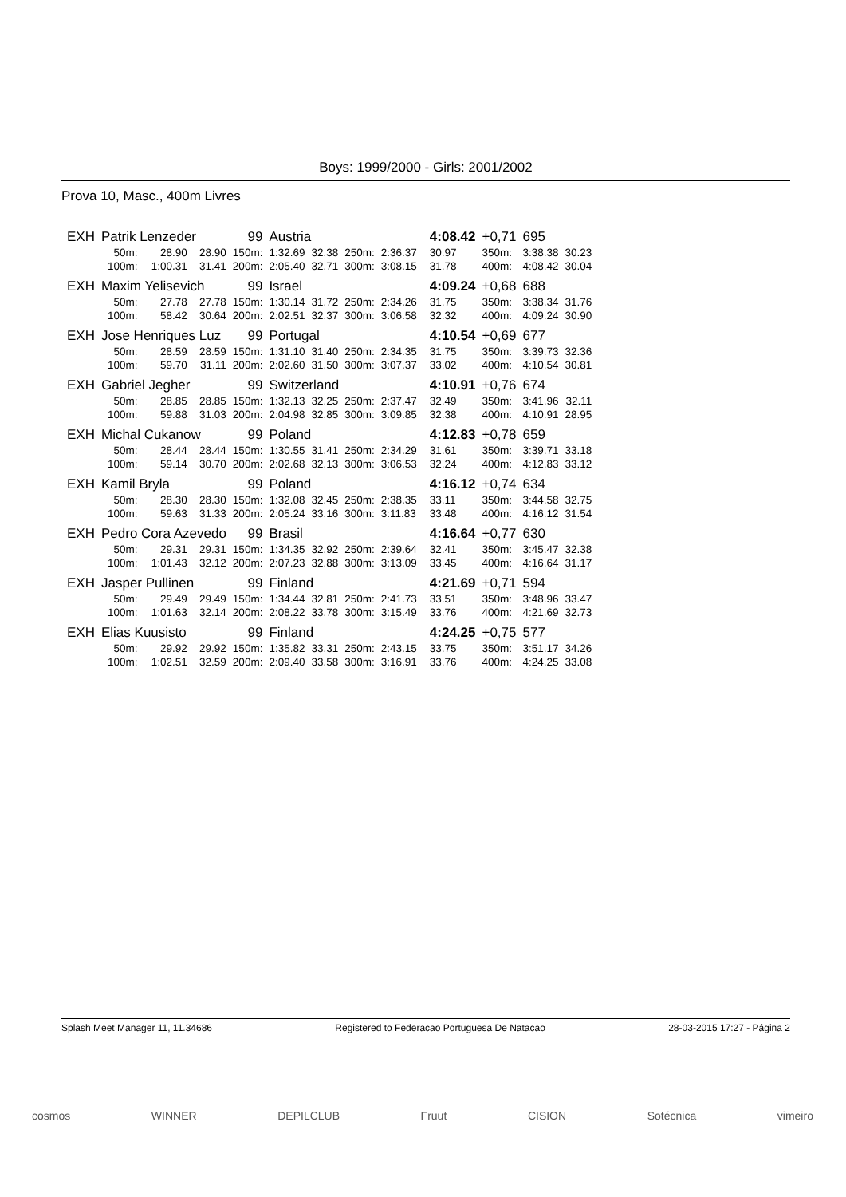Boys: 1999/2000 - Girls: 2001/2002
Prova 10, Masc., 400m Livres
| EXH | Patrik Lenzeder | | | 99 | Austria | | | | | 4:08.42 | +0,71 | 695 | |
| | 50m: | 28.90 | 28.90 | 150m: | 1:32.69 | 32.38 | 250m: | 2:36.37 | | 30.97 | 350m: | 3:38.38 | 30.23 |
| | 100m: | 1:00.31 | 31.41 | 200m: | 2:05.40 | 32.71 | 300m: | 3:08.15 | | 31.78 | 400m: | 4:08.42 | 30.04 |
| EXH | Maxim Yelisevich | | | 99 | Israel | | | | | 4:09.24 | +0,68 | 688 | |
| | 50m: | 27.78 | 27.78 | 150m: | 1:30.14 | 31.72 | 250m: | 2:34.26 | | 31.75 | 350m: | 3:38.34 | 31.76 |
| | 100m: | 58.42 | 30.64 | 200m: | 2:02.51 | 32.37 | 300m: | 3:06.58 | | 32.32 | 400m: | 4:09.24 | 30.90 |
| EXH | Jose Henriques Luz | | | 99 | Portugal | | | | | 4:10.54 | +0,69 | 677 | |
| | 50m: | 28.59 | 28.59 | 150m: | 1:31.10 | 31.40 | 250m: | 2:34.35 | | 31.75 | 350m: | 3:39.73 | 32.36 |
| | 100m: | 59.70 | 31.11 | 200m: | 2:02.60 | 31.50 | 300m: | 3:07.37 | | 33.02 | 400m: | 4:10.54 | 30.81 |
| EXH | Gabriel Jegher | | | 99 | Switzerland | | | | | 4:10.91 | +0,76 | 674 | |
| | 50m: | 28.85 | 28.85 | 150m: | 1:32.13 | 32.25 | 250m: | 2:37.47 | | 32.49 | 350m: | 3:41.96 | 32.11 |
| | 100m: | 59.88 | 31.03 | 200m: | 2:04.98 | 32.85 | 300m: | 3:09.85 | | 32.38 | 400m: | 4:10.91 | 28.95 |
| EXH | Michal Cukanow | | | 99 | Poland | | | | | 4:12.83 | +0,78 | 659 | |
| | 50m: | 28.44 | 28.44 | 150m: | 1:30.55 | 31.41 | 250m: | 2:34.29 | | 31.61 | 350m: | 3:39.71 | 33.18 |
| | 100m: | 59.14 | 30.70 | 200m: | 2:02.68 | 32.13 | 300m: | 3:06.53 | | 32.24 | 400m: | 4:12.83 | 33.12 |
| EXH | Kamil Bryla | | | 99 | Poland | | | | | 4:16.12 | +0,74 | 634 | |
| | 50m: | 28.30 | 28.30 | 150m: | 1:32.08 | 32.45 | 250m: | 2:38.35 | | 33.11 | 350m: | 3:44.58 | 32.75 |
| | 100m: | 59.63 | 31.33 | 200m: | 2:05.24 | 33.16 | 300m: | 3:11.83 | | 33.48 | 400m: | 4:16.12 | 31.54 |
| EXH | Pedro Cora Azevedo | | | 99 | Brasil | | | | | 4:16.64 | +0,77 | 630 | |
| | 50m: | 29.31 | 29.31 | 150m: | 1:34.35 | 32.92 | 250m: | 2:39.64 | | 32.41 | 350m: | 3:45.47 | 32.38 |
| | 100m: | 1:01.43 | 32.12 | 200m: | 2:07.23 | 32.88 | 300m: | 3:13.09 | | 33.45 | 400m: | 4:16.64 | 31.17 |
| EXH | Jasper Pullinen | | | 99 | Finland | | | | | 4:21.69 | +0,71 | 594 | |
| | 50m: | 29.49 | 29.49 | 150m: | 1:34.44 | 32.81 | 250m: | 2:41.73 | | 33.51 | 350m: | 3:48.96 | 33.47 |
| | 100m: | 1:01.63 | 32.14 | 200m: | 2:08.22 | 33.78 | 300m: | 3:15.49 | | 33.76 | 400m: | 4:21.69 | 32.73 |
| EXH | Elias Kuusisto | | | 99 | Finland | | | | | 4:24.25 | +0,75 | 577 | |
| | 50m: | 29.92 | 29.92 | 150m: | 1:35.82 | 33.31 | 250m: | 2:43.15 | | 33.75 | 350m: | 3:51.17 | 34.26 |
| | 100m: | 1:02.51 | 32.59 | 200m: | 2:09.40 | 33.58 | 300m: | 3:16.91 | | 33.76 | 400m: | 4:24.25 | 33.08 |
Splash Meet Manager 11, 11.34686 Registered to Federacao Portuguesa De Natacao 28-03-2015 17:27 - Página 2
cosmos WINNER DEPILCLUB Fruut CISION Sotécnica vimeiro